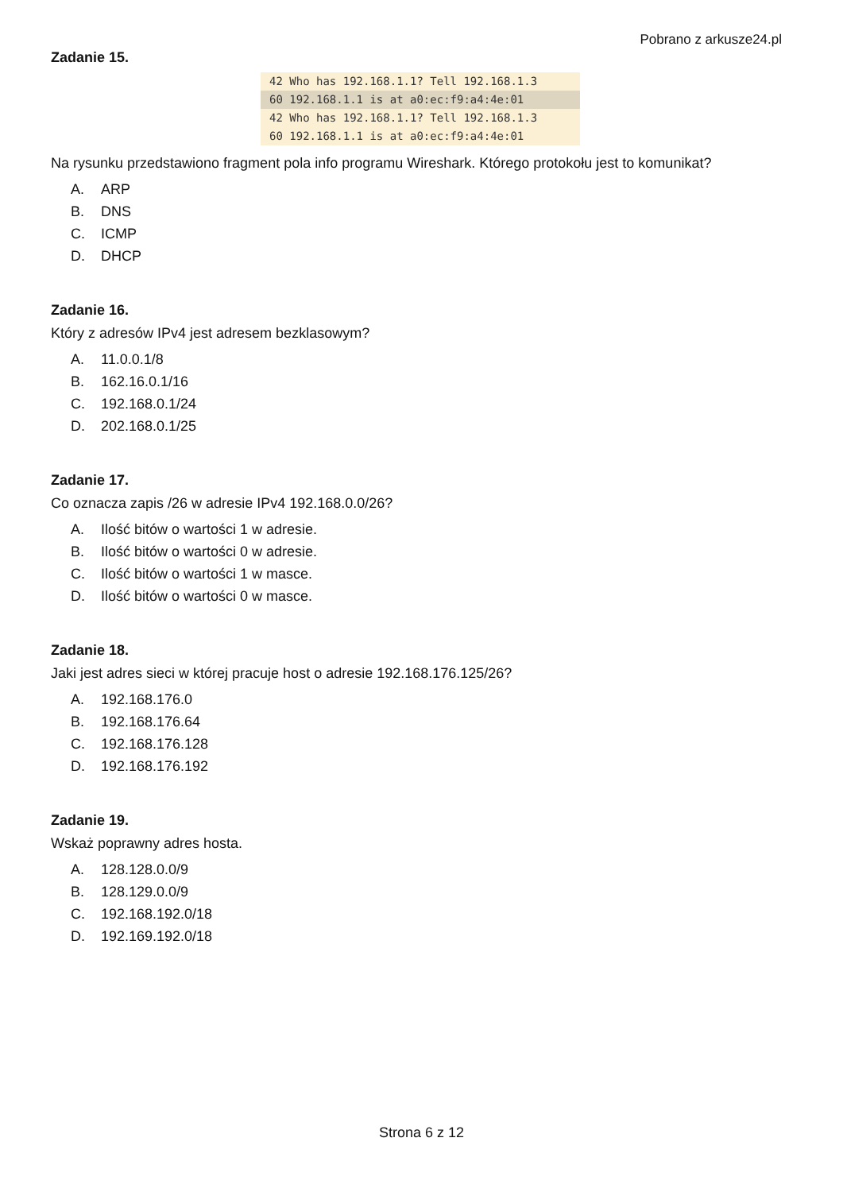Pobrano z arkusze24.pl
Zadanie 15.
42 Who has 192.168.1.1? Tell 192.168.1.3
60 192.168.1.1 is at a0:ec:f9:a4:4e:01
42 Who has 192.168.1.1? Tell 192.168.1.3
60 192.168.1.1 is at a0:ec:f9:a4:4e:01
Na rysunku przedstawiono fragment pola info programu Wireshark. Którego protokołu jest to komunikat?
A. ARP
B. DNS
C. ICMP
D. DHCP
Zadanie 16.
Który z adresów IPv4 jest adresem bezklasowym?
A. 11.0.0.1/8
B. 162.16.0.1/16
C. 192.168.0.1/24
D. 202.168.0.1/25
Zadanie 17.
Co oznacza zapis /26 w adresie IPv4 192.168.0.0/26?
A. Ilość bitów o wartości 1 w adresie.
B. Ilość bitów o wartości 0 w adresie.
C. Ilość bitów o wartości 1 w masce.
D. Ilość bitów o wartości 0 w masce.
Zadanie 18.
Jaki jest adres sieci w której pracuje host o adresie 192.168.176.125/26?
A. 192.168.176.0
B. 192.168.176.64
C. 192.168.176.128
D. 192.168.176.192
Zadanie 19.
Wskaż poprawny adres hosta.
A. 128.128.0.0/9
B. 128.129.0.0/9
C. 192.168.192.0/18
D. 192.169.192.0/18
Strona 6 z 12